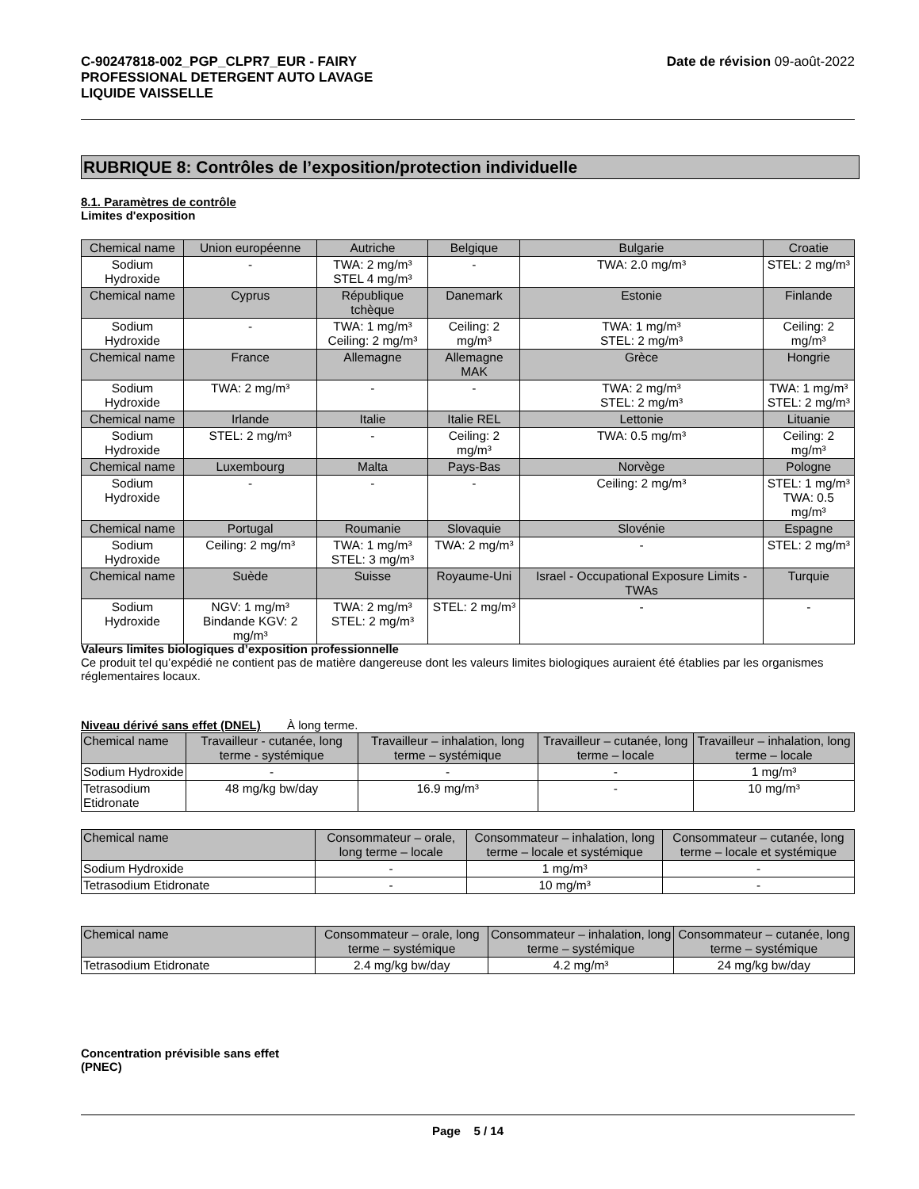C-90247818-002_PGP_CLPR7_EUR - FAIRY
PROFESSIONAL DETERGENT AUTO LAVAGE
LIQUIDE VAISSELLE
Date de révision 09-août-2022
RUBRIQUE 8: Contrôles de l’exposition/protection individuelle
8.1. Paramètres de contrôle
Limites d'exposition
| Chemical name | Union européenne | Autriche | Belgique | Bulgarie | Croatie |
| --- | --- | --- | --- | --- | --- |
| Sodium Hydroxide | - | TWA: 2 mg/m³ STEL 4 mg/m³ | - | TWA: 2.0 mg/m³ | STEL: 2 mg/m³ |
| Chemical name | Cyprus | République tchèque | Danemark | Estonie | Finlande |
| Sodium Hydroxide | - | TWA: 1 mg/m³ Ceiling: 2 mg/m³ | Ceiling: 2 mg/m³ | TWA: 1 mg/m³ STEL: 2 mg/m³ | Ceiling: 2 mg/m³ |
| Chemical name | France | Allemagne | Allemagne MAK | Grèce | Hongrie |
| Sodium Hydroxide | TWA: 2 mg/m³ | - | - | TWA: 2 mg/m³ STEL: 2 mg/m³ | TWA: 1 mg/m³ STEL: 2 mg/m³ |
| Chemical name | Irlande | Italie | Italie REL | Lettonie | Lituanie |
| Sodium Hydroxide | STEL: 2 mg/m³ | - | Ceiling: 2 mg/m³ | TWA: 0.5 mg/m³ | Ceiling: 2 mg/m³ |
| Chemical name | Luxembourg | Malta | Pays-Bas | Norvège | Pologne |
| Sodium Hydroxide | - | - | - | Ceiling: 2 mg/m³ | STEL: 1 mg/m³ TWA: 0.5 mg/m³ |
| Chemical name | Portugal | Roumanie | Slovaquie | Slovénie | Espagne |
| Sodium Hydroxide | Ceiling: 2 mg/m³ | TWA: 1 mg/m³ STEL: 3 mg/m³ | TWA: 2 mg/m³ | - | STEL: 2 mg/m³ |
| Chemical name | Suède | Suisse | Royaume-Uni | Israel - Occupational Exposure Limits - TWAs | Turquie |
| Sodium Hydroxide | NGV: 1 mg/m³ Bindande KGV: 2 mg/m³ | TWA: 2 mg/m³ STEL: 2 mg/m³ | STEL: 2 mg/m³ | - | - |
Valeurs limites biologiques d’exposition professionnelle
Ce produit tel qu’expédié ne contient pas de matière dangereuse dont les valeurs limites biologiques auraient été établies par les organismes réglementaires locaux.
Niveau dérivé sans effet (DNEL) À long terme.
| Chemical name | Travailleur - cutanée, long terme - systémique | Travailleur – inhalation, long terme – systémique | Travailleur – cutanée, long terme – locale | Travailleur – inhalation, long terme – locale |
| --- | --- | --- | --- | --- |
| Sodium Hydroxide | - | - | - | 1 mg/m³ |
| Tetrasodium Etidronate | 48 mg/kg bw/day | 16.9 mg/m³ | - | 10 mg/m³ |
| Chemical name | Consommateur – orale, long terme – locale | Consommateur – inhalation, long terme – locale et systémique | Consommateur – cutanée, long terme – locale et systémique |
| --- | --- | --- | --- |
| Sodium Hydroxide | - | 1 mg/m³ | - |
| Tetrasodium Etidronate | - | 10 mg/m³ | - |
| Chemical name | Consommateur – orale, long terme – systémique | Consommateur – inhalation, long terme – systémique | Consommateur – cutanée, long terme – systémique |
| --- | --- | --- | --- |
| Tetrasodium Etidronate | 2.4 mg/kg bw/day | 4.2 mg/m³ | 24 mg/kg bw/day |
Concentration prévisible sans effet
(PNEC)
Page 5 / 14